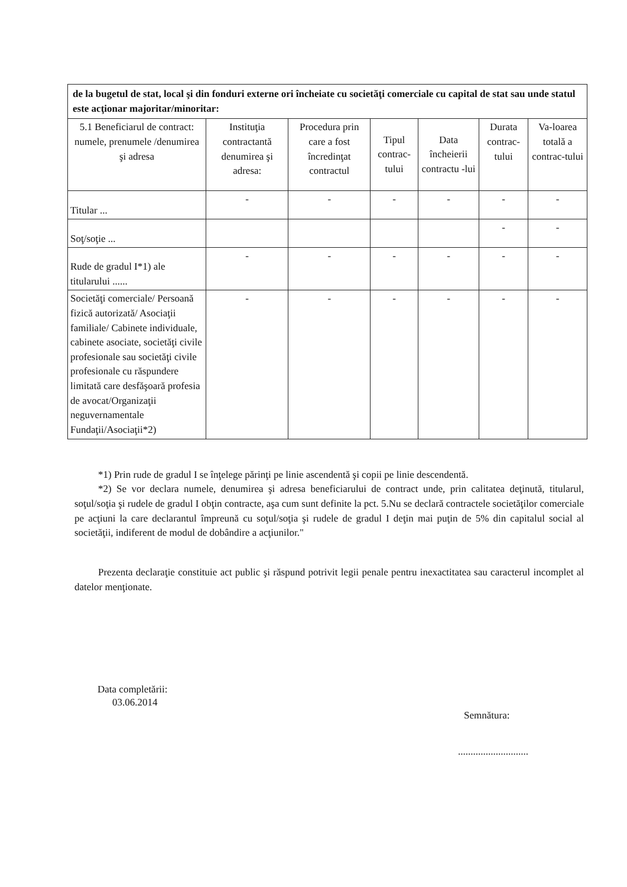| de la bugetul de stat, local şi din fonduri externe ori încheiate cu societăţi comerciale cu capital de stat sau unde statul este acţionar majoritar/minoritar: | | | | | | |
| 5.1 Beneficiarul de contract: numele, prenumele /denumirea şi adresa | Instituţia contractantă denumirea şi adresa: | Procedura prin care a fost încredinţat contractul | Tipul contrac-tului | Data încheierii contractu -lui | Durata contrac-tului | Va-loarea totală a contrac-tului |
| Titular ... | - | - | - | - | - | - |
| Soţ/soţie ... | | | | | - | - |
| Rude de gradul I*1) ale titularului ...... | - | - | - | - | - | - |
| Societăţi comerciale/ Persoană fizică autorizată/ Asociaţii familiale/ Cabinete individuale, cabinete asociate, societăţi civile profesionale sau societăţi civile profesionale cu răspundere limitată care desfăşoară profesia de avocat/Organizaţii neguvernamentale Fundaţii/Asociaţii*2) | - | - | - | - | - | - |
*1) Prin rude de gradul I se înţelege părinţi pe linie ascendentă şi copii pe linie descendentă.
*2) Se vor declara numele, denumirea şi adresa beneficiarului de contract unde, prin calitatea deţinută, titularul, soţul/soţia şi rudele de gradul I obţin contracte, aşa cum sunt definite la pct. 5.Nu se declară contractele societăţilor comerciale pe acţiuni la care declarantul împreună cu soţul/soţia şi rudele de gradul I deţin mai puţin de 5% din capitalul social al societăţii, indiferent de modul de dobândire a acţiunilor."
Prezenta declaraţie constituie act public şi răspund potrivit legii penale pentru inexactitatea sau caracterul incomplet al datelor menţionate.
Data completării:
03.06.2014
Semnătura:
............................